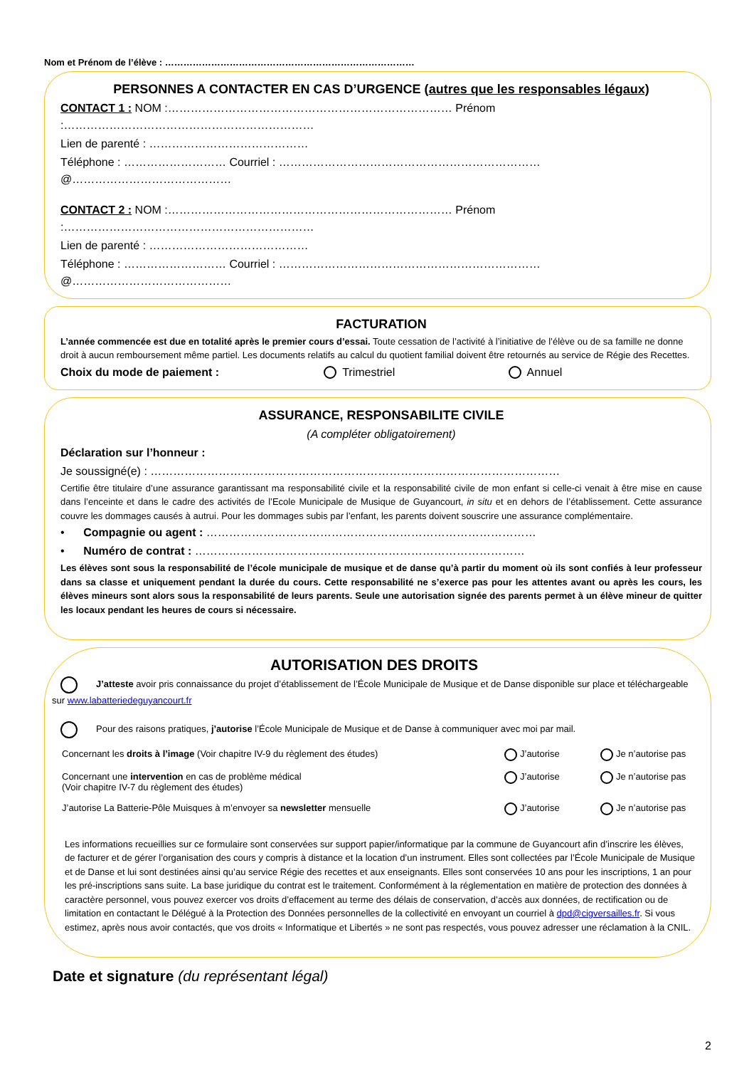Nom et Prénom de l’élève : ………………………………………………………………………
PERSONNES A CONTACTER EN CAS D’URGENCE (autres que les responsables légaux)
CONTACT 1 : NOM :………………………………………………………………… Prénom :…………………………………………………………
Lien de parenté : ……………………………………
Téléphone : ……………………… Courriel : ……………………………………………………………@……………………………………
CONTACT 2 : NOM :………………………………………………………………… Prénom :…………………………………………………………
Lien de parenté : ……………………………………
Téléphone : ……………………… Courriel : ……………………………………………………………@……………………………………
FACTURATION
L’année commencée est due en totalité après le premier cours d’essai. Toute cessation de l’activité à l’initiative de l’élève ou de sa famille ne donne droit à aucun remboursement même partiel. Les documents relatifs au calcul du quotient familial doivent être retournés au service de Régie des Recettes.
Choix du mode de paiement : Trimestriel Annuel
ASSURANCE, RESPONSABILITE CIVILE
(A compléter obligatoirement)
Déclaration sur l’honneur :
Je soussigné(e) : ………………………………………………………………………………………………
Certifie être titulaire d’une assurance garantissant ma responsabilité civile et la responsabilité civile de mon enfant si celle-ci venait à être mise en cause dans l’enceinte et dans le cadre des activités de l’Ecole Municipale de Musique de Guyancourt, in situ et en dehors de l’établissement. Cette assurance couvre les dommages causés à autrui. Pour les dommages subis par l’enfant, les parents doivent souscrire une assurance complémentaire.
• Compagnie ou agent : ……………………………………………………………………………
• Numéro de contrat : ……………………………………………………………………………
Les élèves sont sous la responsabilité de l’école municipale de musique et de danse qu’à partir du moment où ils sont confiés à leur professeur dans sa classe et uniquement pendant la durée du cours. Cette responsabilité ne s’exerce pas pour les attentes avant ou après les cours, les élèves mineurs sont alors sous la responsabilité de leurs parents. Seule une autorisation signée des parents permet à un élève mineur de quitter les locaux pendant les heures de cours si nécessaire.
AUTORISATION DES DROITS
J’atteste avoir pris connaissance du projet d’établissement de l’École Municipale de Musique et de Danse disponible sur place et téléchargeable sur www.labatteriedeguyancourt.fr
Pour des raisons pratiques, j’autorise l’École Municipale de Musique et de Danse à communiquer avec moi par mail.
Concernant les droits à l’image (Voir chapitre IV-9 du règlement des études) J’autorise Je n’autorise pas
Concernant une intervention en cas de problème médical
(Voir chapitre IV-7 du règlement des études) J’autorise Je n’autorise pas
J’autorise La Batterie-Pôle Muisques à m’envoyer sa newsletter mensuelle J’autorise Je n’autorise pas
Les informations recueillies sur ce formulaire sont conservées sur support papier/informatique par la commune de Guyancourt afin d’inscrire les élèves, de facturer et de gérer l’organisation des cours y compris à distance et la location d’un instrument. Elles sont collectées par l’École Municipale de Musique et de Danse et lui sont destinées ainsi qu’au service Régie des recettes et aux enseignants. Elles sont conservées 10 ans pour les inscriptions, 1 an pour les pré-inscriptions sans suite. La base juridique du contrat est le traitement. Conformément à la réglementation en matière de protection des données à caractère personnel, vous pouvez exercer vos droits d’effacement au terme des délais de conservation, d’accès aux données, de rectification ou de limitation en contactant le Délégué à la Protection des Données personnelles de la collectivité en envoyant un courriel à dpd@cigversailles.fr. Si vous estimez, après nous avoir contactés, que vos droits « Informatique et Libertés » ne sont pas respectés, vous pouvez adresser une réclamation à la CNIL.
Date et signature (du représentant légal)
2